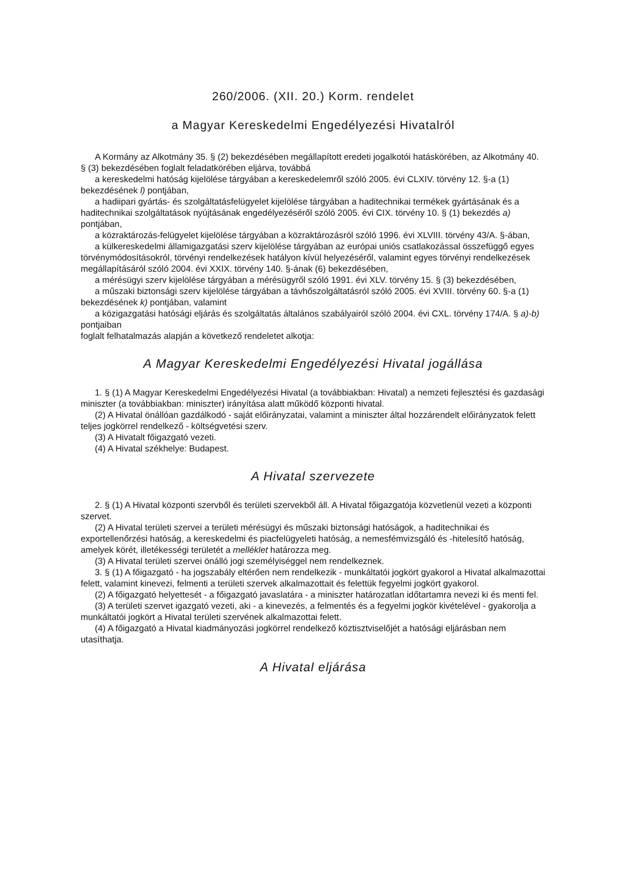260/2006. (XII. 20.) Korm. rendelet
a Magyar Kereskedelmi Engedélyezési Hivatalról
A Kormány az Alkotmány 35. § (2) bekezdésében megállapított eredeti jogalkotói hatáskörében, az Alkotmány 40. § (3) bekezdésében foglalt feladatkörében eljárva, továbbá
a kereskedelmi hatóság kijelölése tárgyában a kereskedelemről szóló 2005. évi CLXIV. törvény 12. §-a (1) bekezdésének l) pontjában,
a hadiipari gyártás- és szolgáltatásfelügyelet kijelölése tárgyában a haditechnikai termékek gyártásának és a haditechnikai szolgáltatások nyújtásának engedélyezéséről szóló 2005. évi CIX. törvény 10. § (1) bekezdés a) pontjában,
a közraktározás-felügyelet kijelölése tárgyában a közraktározásról szóló 1996. évi XLVIII. törvény 43/A. §-ában,
a külkereskedelmi államigazgatási szerv kijelölése tárgyában az európai uniós csatlakozással összefüggő egyes törvénymódosításokról, törvényi rendelkezések hatályon kívül helyezéséről, valamint egyes törvényi rendelkezések megállapításáról szóló 2004. évi XXIX. törvény 140. §-ának (6) bekezdésében,
a mérésügyi szerv kijelölése tárgyában a mérésügyről szóló 1991. évi XLV. törvény 15. § (3) bekezdésében,
a műszaki biztonsági szerv kijelölése tárgyában a távhőszolgáltatásról szóló 2005. évi XVIII. törvény 60. §-a (1) bekezdésének k) pontjában, valamint
a közigazgatási hatósági eljárás és szolgáltatás általános szabályairól szóló 2004. évi CXL. törvény 174/A. § a)-b) pontjaiban
foglalt felhatalmazás alapján a következő rendeletet alkotja:
A Magyar Kereskedelmi Engedélyezési Hivatal jogállása
1. § (1) A Magyar Kereskedelmi Engedélyezési Hivatal (a továbbiakban: Hivatal) a nemzeti fejlesztési és gazdasági miniszter (a továbbiakban: miniszter) irányítása alatt működő központi hivatal.
(2) A Hivatal önállóan gazdálkodó - saját előirányzatai, valamint a miniszter által hozzárendelt előirányzatok felett teljes jogkörrel rendelkező - költségvetési szerv.
(3) A Hivatalt főigazgató vezeti.
(4) A Hivatal székhelye: Budapest.
A Hivatal szervezete
2. § (1) A Hivatal központi szervből és területi szervekből áll. A Hivatal főigazgatója közvetlenül vezeti a központi szervet.
(2) A Hivatal területi szervei a területi mérésügyi és műszaki biztonsági hatóságok, a haditechnikai és exportellenőrzési hatóság, a kereskedelmi és piacfelügyeleti hatóság, a nemesfémvizsgáló és -hitelesítő hatóság, amelyek körét, illetékességi területét a melléklet határozza meg.
(3) A Hivatal területi szervei önálló jogi személyiséggel nem rendelkeznek.
3. § (1) A főigazgató - ha jogszabály eltérően nem rendelkezik - munkáltatói jogkört gyakorol a Hivatal alkalmazottai felett, valamint kinevezi, felmenti a területi szervek alkalmazottait és felettük fegyelmi jogkört gyakorol.
(2) A főigazgató helyettesét - a főigazgató javaslatára - a miniszter határozatlan időtartamra nevezi ki és menti fel.
(3) A területi szervet igazgató vezeti, aki - a kinevezés, a felmentés és a fegyelmi jogkör kivételével - gyakorolja a munkáltatói jogkört a Hivatal területi szervének alkalmazottai felett.
(4) A főigazgató a Hivatal kiadmányozási jogkörrel rendelkező köztisztviselőjét a hatósági eljárásban nem utasíthatja.
A Hivatal eljárása